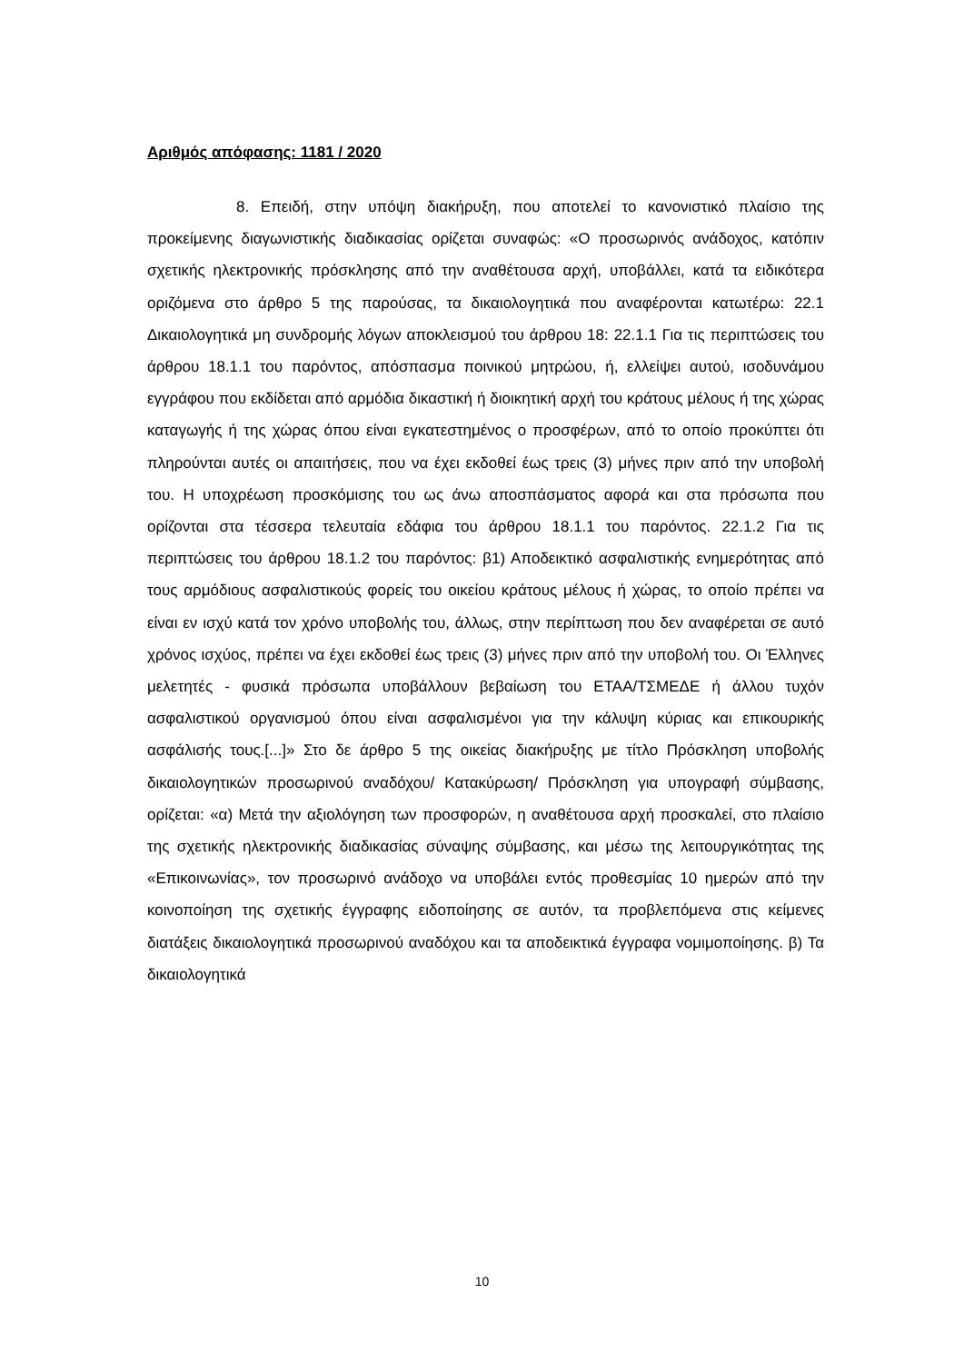Αριθμός απόφασης: 1181 / 2020
8. Επειδή, στην υπόψη διακήρυξη, που αποτελεί το κανονιστικό πλαίσιο της προκείμενης διαγωνιστικής διαδικασίας ορίζεται συναφώς: «Ο προσωρινός ανάδοχος, κατόπιν σχετικής ηλεκτρονικής πρόσκλησης από την αναθέτουσα αρχή, υποβάλλει, κατά τα ειδικότερα οριζόμενα στο άρθρο 5 της παρούσας, τα δικαιολογητικά που αναφέρονται κατωτέρω: 22.1 Δικαιολογητικά μη συνδρομής λόγων αποκλεισμού του άρθρου 18: 22.1.1 Για τις περιπτώσεις του άρθρου 18.1.1 του παρόντος, απόσπασμα ποινικού μητρώου, ή, ελλείψει αυτού, ισοδυνάμου εγγράφου που εκδίδεται από αρμόδια δικαστική ή διοικητική αρχή του κράτους μέλους ή της χώρας καταγωγής ή της χώρας όπου είναι εγκατεστημένος ο προσφέρων, από το οποίο προκύπτει ότι πληρούνται αυτές οι απαιτήσεις, που να έχει εκδοθεί έως τρεις (3) μήνες πριν από την υποβολή του. Η υποχρέωση προσκόμισης του ως άνω αποσπάσματος αφορά και στα πρόσωπα που ορίζονται στα τέσσερα τελευταία εδάφια του άρθρου 18.1.1 του παρόντος. 22.1.2 Για τις περιπτώσεις του άρθρου 18.1.2 του παρόντος: β1) Αποδεικτικό ασφαλιστικής ενημερότητας από τους αρμόδιους ασφαλιστικούς φορείς του οικείου κράτους μέλους ή χώρας, το οποίο πρέπει να είναι εν ισχύ κατά τον χρόνο υποβολής του, άλλως, στην περίπτωση που δεν αναφέρεται σε αυτό χρόνος ισχύος, πρέπει να έχει εκδοθεί έως τρεις (3) μήνες πριν από την υποβολή του. Οι Έλληνες μελετητές - φυσικά πρόσωπα υποβάλλουν βεβαίωση του ΕΤΑΑ/ΤΣΜΕΔΕ ή άλλου τυχόν ασφαλιστικού οργανισμού όπου είναι ασφαλισμένοι για την κάλυψη κύριας και επικουρικής ασφάλισής τους.[...]» Στο δε άρθρο 5 της οικείας διακήρυξης με τίτλο Πρόσκληση υποβολής δικαιολογητικών προσωρινού αναδόχου/ Κατακύρωση/ Πρόσκληση για υπογραφή σύμβασης, ορίζεται: «α) Μετά την αξιολόγηση των προσφορών, η αναθέτουσα αρχή προσκαλεί, στο πλαίσιο της σχετικής ηλεκτρονικής διαδικασίας σύναψης σύμβασης, και μέσω της λειτουργικότητας της «Επικοινωνίας», τον προσωρινό ανάδοχο να υποβάλει εντός προθεσμίας 10 ημερών από την κοινοποίηση της σχετικής έγγραφης ειδοποίησης σε αυτόν, τα προβλεπόμενα στις κείμενες διατάξεις δικαιολογητικά προσωρινού αναδόχου και τα αποδεικτικά έγγραφα νομιμοποίησης. β) Τα δικαιολογητικά
10